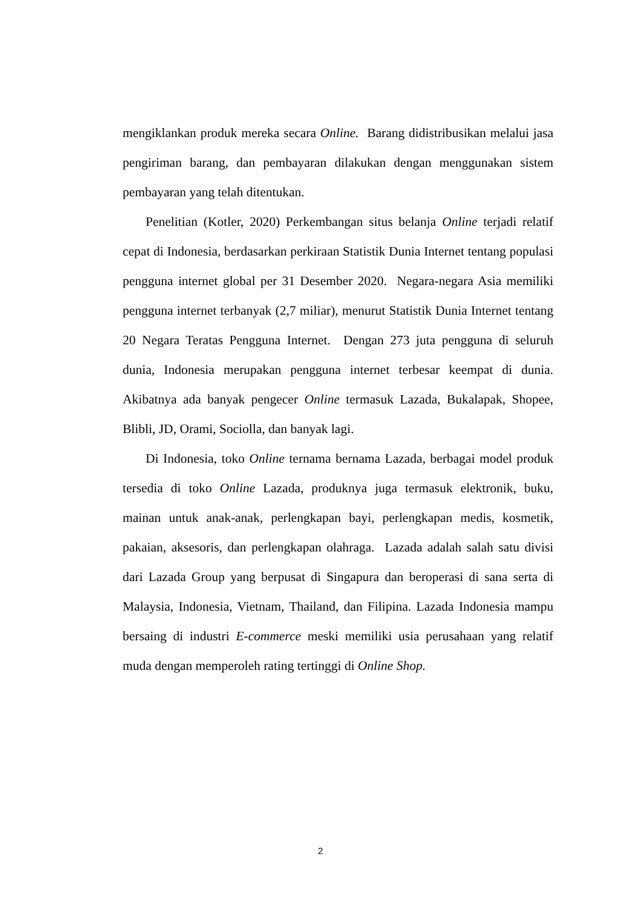mengiklankan produk mereka secara Online. Barang didistribusikan melalui jasa pengiriman barang, dan pembayaran dilakukan dengan menggunakan sistem pembayaran yang telah ditentukan.
Penelitian (Kotler, 2020) Perkembangan situs belanja Online terjadi relatif cepat di Indonesia, berdasarkan perkiraan Statistik Dunia Internet tentang populasi pengguna internet global per 31 Desember 2020. Negara-negara Asia memiliki pengguna internet terbanyak (2,7 miliar), menurut Statistik Dunia Internet tentang 20 Negara Teratas Pengguna Internet. Dengan 273 juta pengguna di seluruh dunia, Indonesia merupakan pengguna internet terbesar keempat di dunia. Akibatnya ada banyak pengecer Online termasuk Lazada, Bukalapak, Shopee, Blibli, JD, Orami, Sociolla, dan banyak lagi.
Di Indonesia, toko Online ternama bernama Lazada, berbagai model produk tersedia di toko Online Lazada, produknya juga termasuk elektronik, buku, mainan untuk anak-anak, perlengkapan bayi, perlengkapan medis, kosmetik, pakaian, aksesoris, dan perlengkapan olahraga. Lazada adalah salah satu divisi dari Lazada Group yang berpusat di Singapura dan beroperasi di sana serta di Malaysia, Indonesia, Vietnam, Thailand, dan Filipina. Lazada Indonesia mampu bersaing di industri E-commerce meski memiliki usia perusahaan yang relatif muda dengan memperoleh rating tertinggi di Online Shop.
2